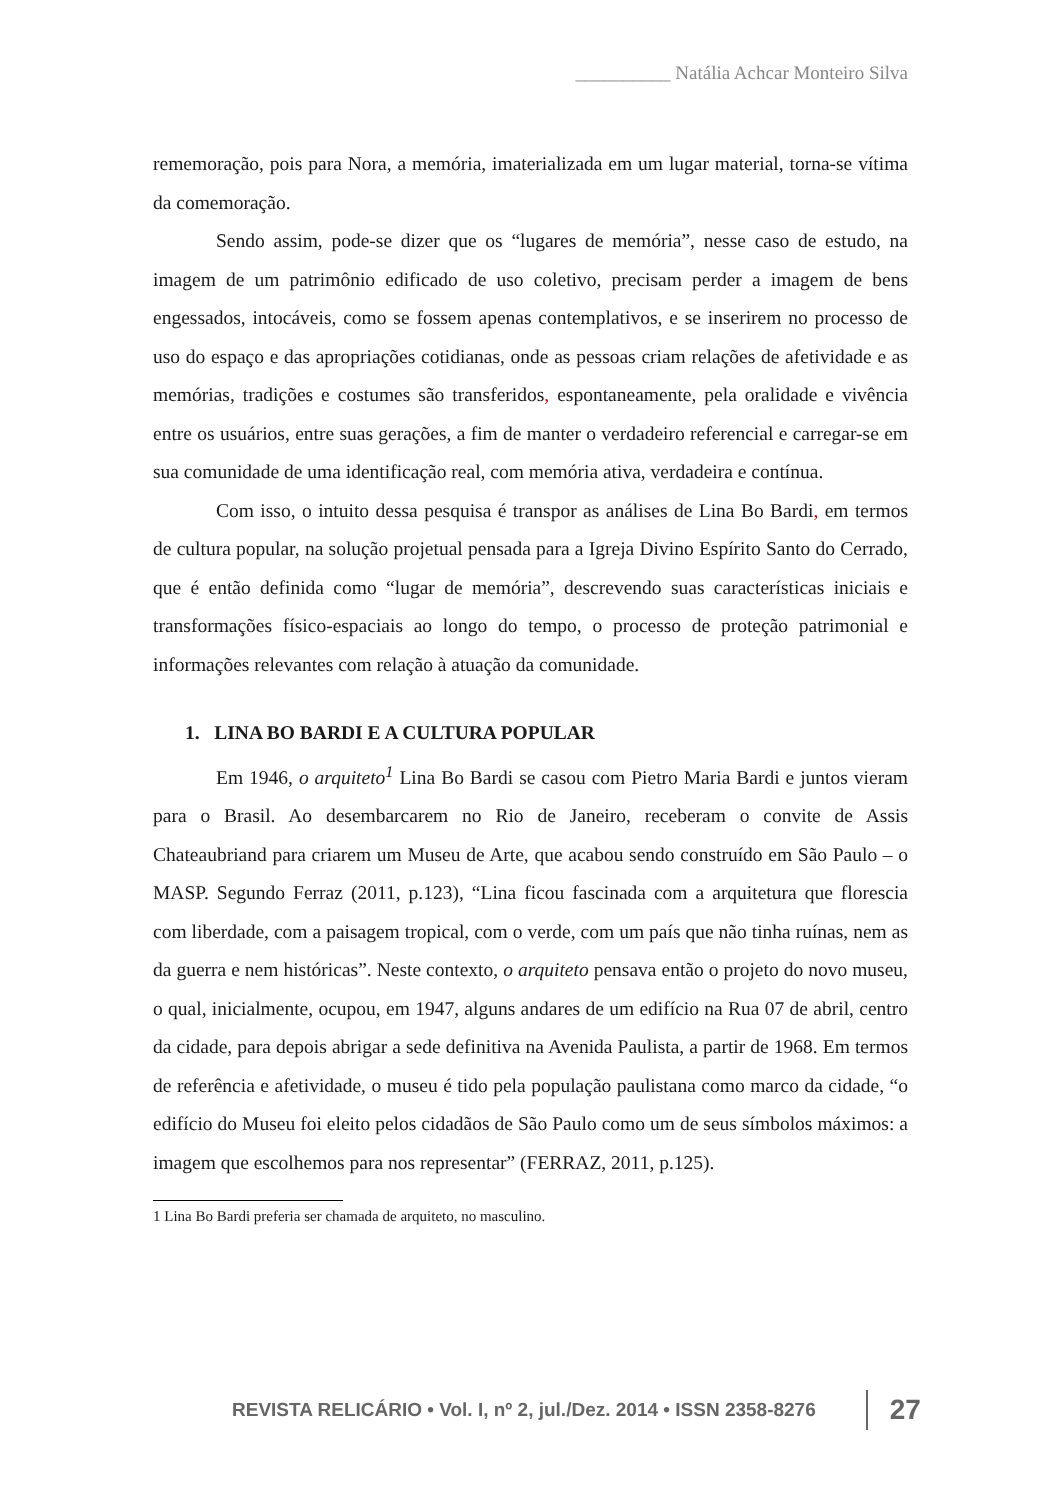__________ Natália Achcar Monteiro Silva
rememoração, pois para Nora, a memória, imaterializada em um lugar material, torna-se vítima da comemoração.
Sendo assim, pode-se dizer que os “lugares de memória”, nesse caso de estudo, na imagem de um patrimônio edificado de uso coletivo, precisam perder a imagem de bens engessados, intocáveis, como se fossem apenas contemplativos, e se inserirem no processo de uso do espaço e das apropriações cotidianas, onde as pessoas criam relações de afetividade e as memórias, tradições e costumes são transferidos, espontaneamente, pela oralidade e vivência entre os usuários, entre suas gerações, a fim de manter o verdadeiro referencial e carregar-se em sua comunidade de uma identificação real, com memória ativa, verdadeira e contínua.
Com isso, o intuito dessa pesquisa é transpor as análises de Lina Bo Bardi, em termos de cultura popular, na solução projetual pensada para a Igreja Divino Espírito Santo do Cerrado, que é então definida como “lugar de memória”, descrevendo suas características iniciais e transformações físico-espaciais ao longo do tempo, o processo de proteção patrimonial e informações relevantes com relação à atuação da comunidade.
1. LINA BO BARDI E A CULTURA POPULAR
Em 1946, o arquiteto<sup>1</sup> Lina Bo Bardi se casou com Pietro Maria Bardi e juntos vieram para o Brasil. Ao desembarcarem no Rio de Janeiro, receberam o convite de Assis Chateaubriand para criarem um Museu de Arte, que acabou sendo construído em São Paulo – o MASP. Segundo Ferraz (2011, p.123), “Lina ficou fascinada com a arquitetura que florescia com liberdade, com a paisagem tropical, com o verde, com um país que não tinha ruínas, nem as da guerra e nem históricas”. Neste contexto, o arquiteto pensava então o projeto do novo museu, o qual, inicialmente, ocupou, em 1947, alguns andares de um edifício na Rua 07 de abril, centro da cidade, para depois abrigar a sede definitiva na Avenida Paulista, a partir de 1968. Em termos de referência e afetividade, o museu é tido pela população paulistana como marco da cidade, “o edifício do Museu foi eleito pelos cidadãos de São Paulo como um de seus símbolos máximos: a imagem que escolhemos para nos representar” (FERRAZ, 2011, p.125).
1 Lina Bo Bardi preferia ser chamada de arquiteto, no masculino.
REVISTA RELICÁRIO • Vol. I, nº 2, jul./Dez. 2014 • ISSN 2358-8276 27